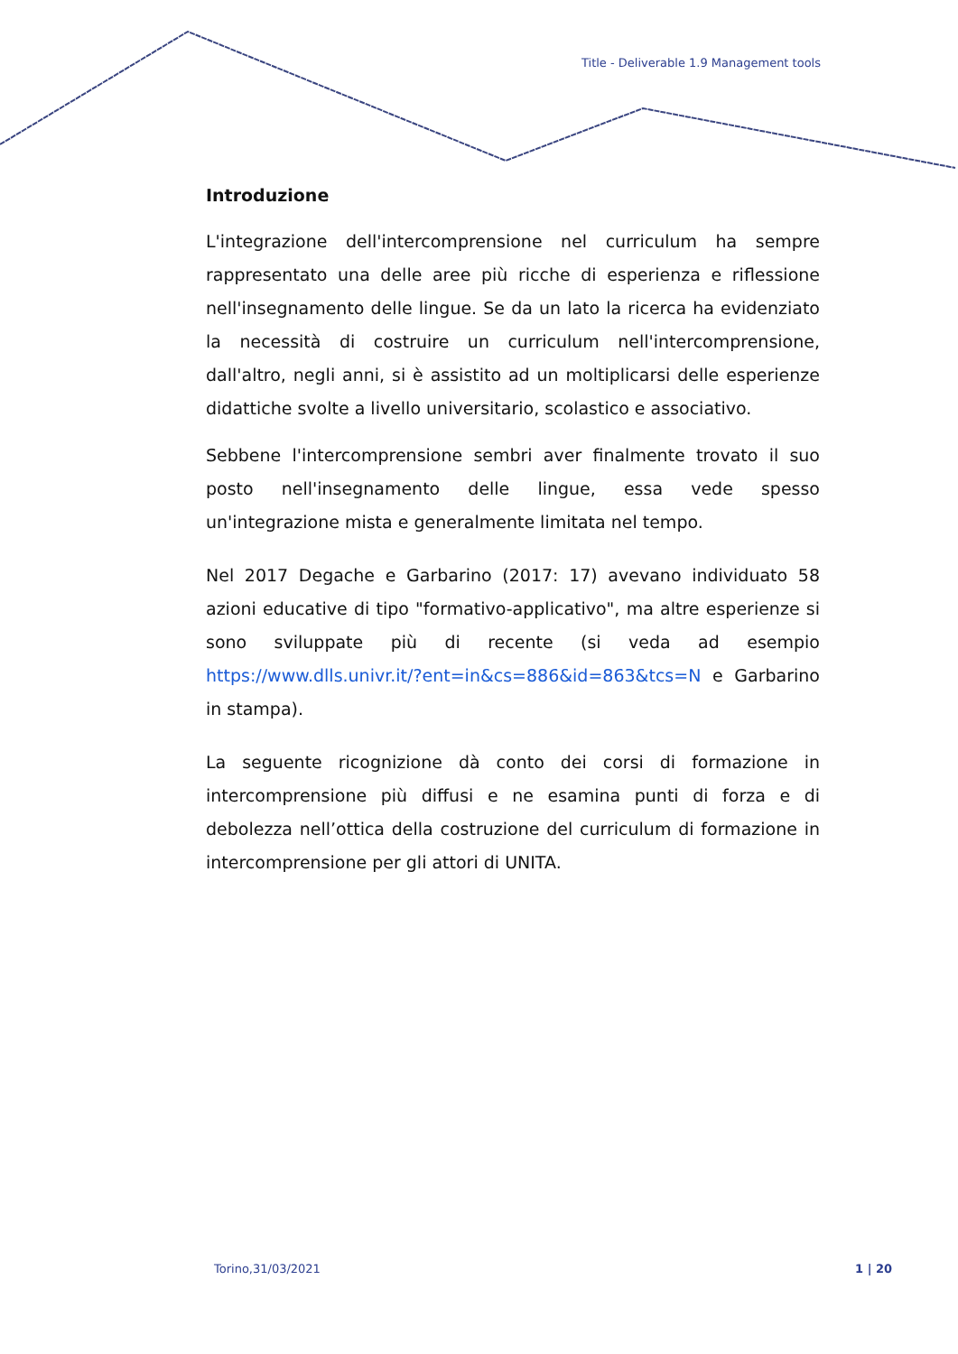Title - Deliverable 1.9 Management tools
Introduzione
L'integrazione dell'intercomprensione nel curriculum ha sempre rappresentato una delle aree più ricche di esperienza e riflessione nell'insegnamento delle lingue. Se da un lato la ricerca ha evidenziato la necessità di costruire un curriculum nell'intercomprensione, dall'altro, negli anni, si è assistito ad un moltiplicarsi delle esperienze didattiche svolte a livello universitario, scolastico e associativo.
Sebbene l'intercomprensione sembri aver finalmente trovato il suo posto nell'insegnamento delle lingue, essa vede spesso un'integrazione mista e generalmente limitata nel tempo.
Nel 2017 Degache e Garbarino (2017: 17) avevano individuato 58 azioni educative di tipo "formativo-applicativo", ma altre esperienze si sono sviluppate più di recente (si veda ad esempio https://www.dlls.univr.it/?ent=in&cs=886&id=863&tcs=N e Garbarino in stampa).
La seguente ricognizione dà conto dei corsi di formazione in intercomprensione più diffusi e ne esamina punti di forza e di debolezza nell’ottica della costruzione del curriculum di formazione in intercomprensione per gli attori di UNITA.
Torino,31/03/2021 1 | 20